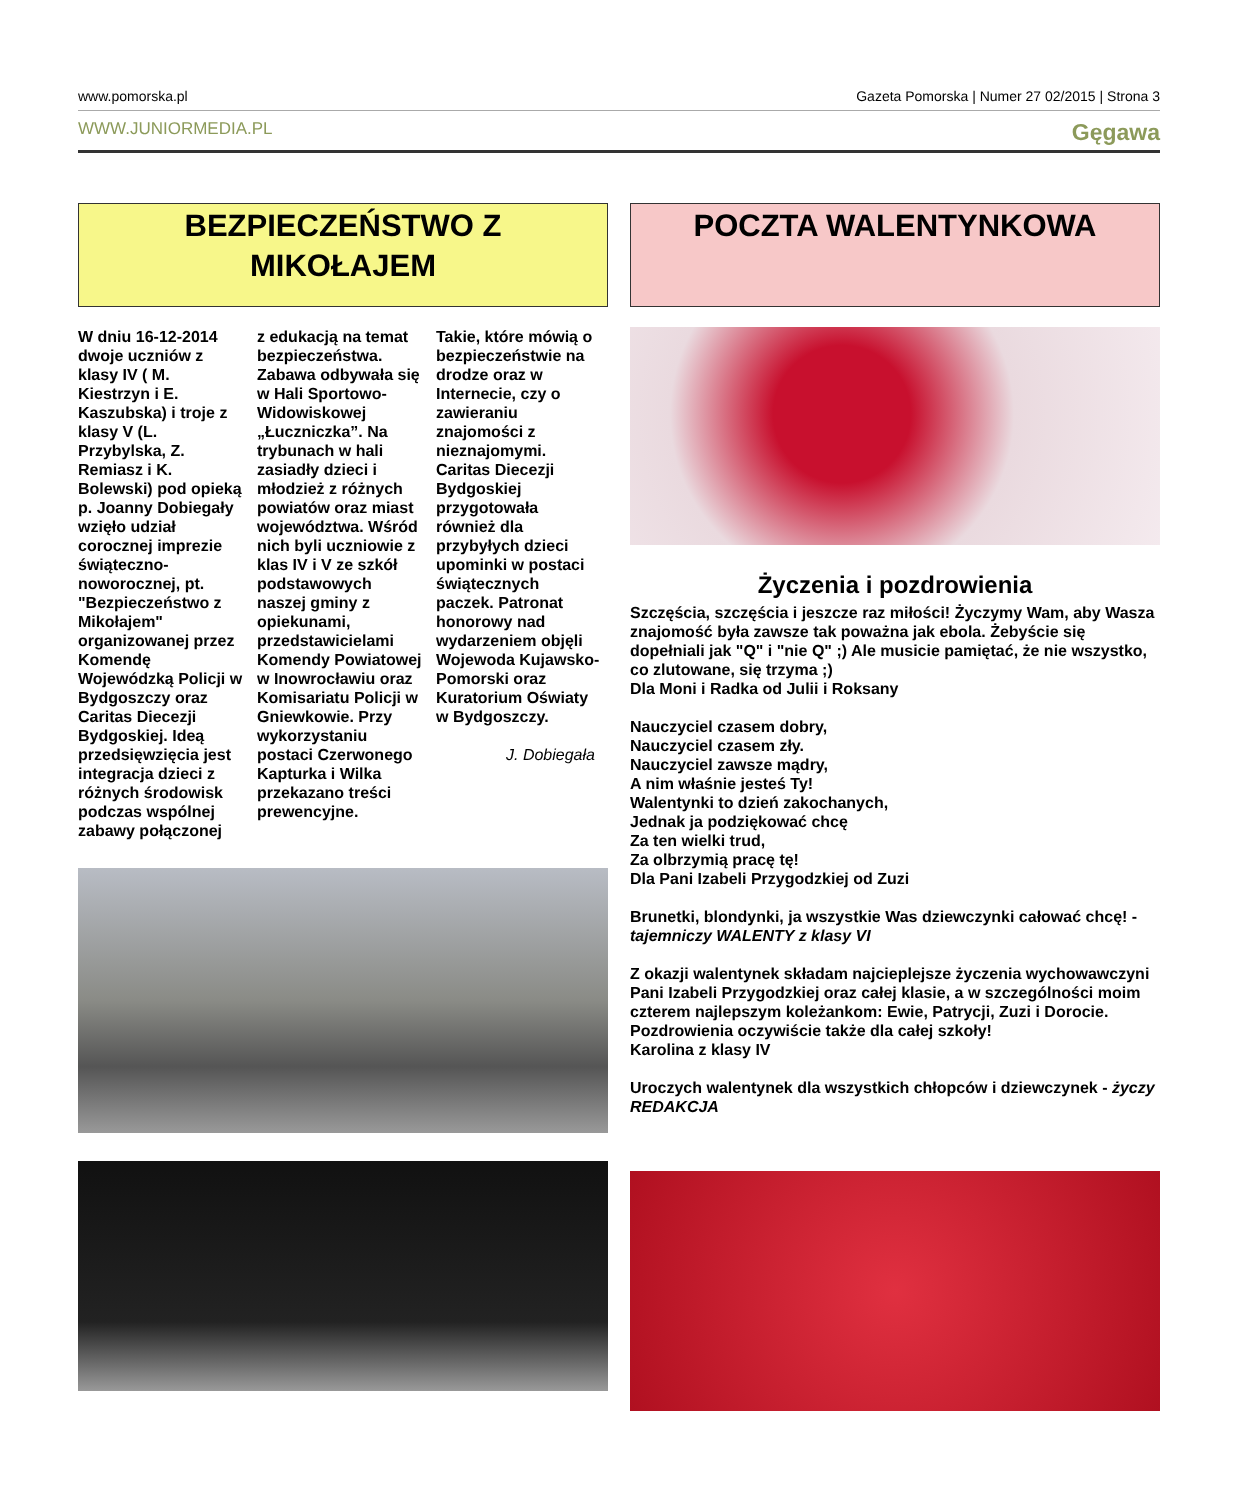www.pomorska.pl Gazeta Pomorska | Numer 27 02/2015 | Strona 3
WWW.JUNIORMEDIA.PL Gęgawa
BEZPIECZEŃSTWO Z
MIKOŁAJEM
W dniu 16-12-2014 dwoje uczniów z klasy IV ( M. Kiestrzyn i E. Kaszubska) i troje z klasy V (L. Przybylska, Z. Remiasz i K. Bolewski) pod opieką p. Joanny Dobiegały wzięło udział corocznej imprezie świąteczno-noworocznej, pt. "Bezpieczeństwo z Mikołajem" organizowanej przez Komendę Wojewódzką Policji w Bydgoszczy oraz Caritas Diecezji Bydgoskiej. Ideą przedsięwzięcia jest integracja dzieci z różnych środowisk podczas wspólnej zabawy połączonej
z edukacją na temat bezpieczeństwa. Zabawa odbywała się w Hali Sportowo-Widowiskowej „Łuczniczka”. Na trybunach w hali zasiadły dzieci i młodzież z różnych powiatów oraz miast województwa. Wśród nich byli uczniowie z klas IV i V ze szkół podstawowych naszej gminy z opiekunami, przedstawicielami Komendy Powiatowej w Inowrocławiu oraz Komisariatu Policji w Gniewkowie. Przy wykorzystaniu postaci Czerwonego Kapturka i Wilka przekazano treści prewencyjne.
Takie, które mówią o bezpieczeństwie na drodze oraz w Internecie, czy o zawieraniu znajomości z nieznajomymi. Caritas Diecezji Bydgoskiej przygotowała również dla przybyłych dzieci upominki w postaci świątecznych paczek. Patronat honorowy nad wydarzeniem objęli Wojewoda Kujawsko-Pomorski oraz Kuratorium Oświaty w Bydgoszczy.
J. Dobiegała
POCZTA WALENTYNKOWA
Życzenia i pozdrowienia
Szczęścia, szczęścia i jeszcze raz miłości! Życzymy Wam, aby Wasza znajomość była zawsze tak poważna jak ebola. Żebyście się dopełniali jak "Q" i "nie Q" ;) Ale musicie pamiętać, że nie wszystko, co zlutowane, się trzyma ;)
Dla Moni i Radka od Julii i Roksany
Nauczyciel czasem dobry,
Nauczyciel czasem zły.
Nauczyciel zawsze mądry,
A nim właśnie jesteś Ty!
Walentynki to dzień zakochanych,
Jednak ja podziękować chcę
Za ten wielki trud,
Za olbrzymią pracę tę!
Dla Pani Izabeli Przygodzkiej od Zuzi
Brunetki, blondynki, ja wszystkie Was dziewczynki całować chcę! - tajemniczy WALENTY z klasy VI
Z okazji walentynek składam najcieplejsze życzenia wychowawczyni Pani Izabeli Przygodzkiej oraz całej klasie, a w szczególności moim czterem najlepszym koleżankom: Ewie, Patrycji, Zuzi i Dorocie. Pozdrowienia oczywiście także dla całej szkoły!
Karolina z klasy IV
Uroczych walentynek dla wszystkich chłopców i dziewczynek - życzy REDAKCJA